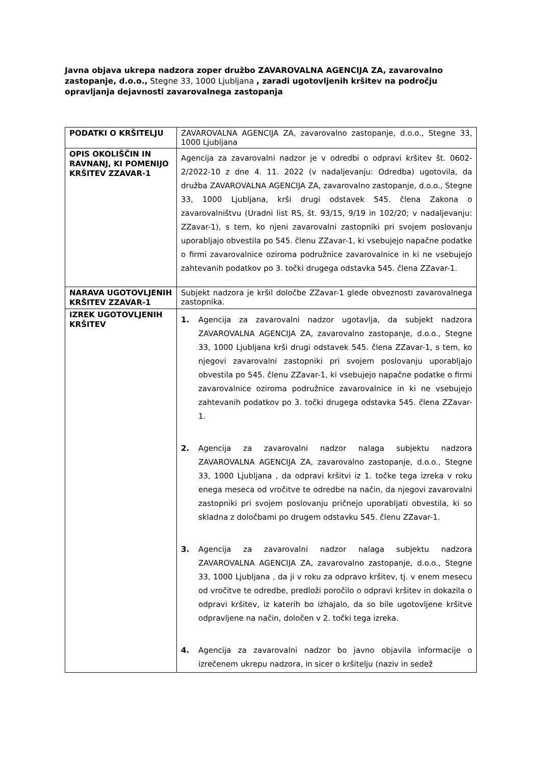Javna objava ukrepa nadzora zoper družbo ZAVAROVALNA AGENCIJA ZA, zavarovalno zastopanje, d.o.o., Stegne 33, 1000 Ljubljana , zaradi ugotovljenih kršitev na področju opravljanja dejavnosti zavarovalnega zastopanja
| PODATKI O KRŠITELJU | ZAVAROVALNA AGENCIJA ZA, zavarovalno zastopanje, d.o.o., Stegne 33, 1000 Ljubljana |
| OPIS OKOLIŠČIN IN RAVNANJ, KI POMENIJO KRŠITEV ZZAVAR-1 | Agencija za zavarovalni nadzor je v odredbi o odpravi kršitev št. 0602-2/2022-10 z dne 4. 11. 2022 (v nadaljevanju: Odredba) ugotovila, da družba ZAVAROVALNA AGENCIJA ZA, zavarovalno zastopanje, d.o.o., Stegne 33, 1000 Ljubljana, krši drugi odstavek 545. člena Zakona o zavarovalništvu (Uradni list RS, št. 93/15, 9/19 in 102/20; v nadaljevanju: ZZavar-1), s tem, ko njeni zavarovalni zastopniki pri svojem poslovanju uporabljajo obvestila po 545. členu ZZavar-1, ki vsebujejo napačne podatke o firmi zavarovalnice oziroma podružnice zavarovalnice in ki ne vsebujejo zahtevanih podatkov po 3. točki drugega odstavka 545. člena ZZavar-1. |
| NARAVA UGOTOVLJENIH KRŠITEV ZZAVAR-1 | Subjekt nadzora je kršil določbe ZZavar-1 glede obveznosti zavarovalnega zastopnika. |
| IZREK UGOTOVLJENIH KRŠITEV | 1. Agencija za zavarovalni nadzor ugotavlja, da subjekt nadzora ZAVAROVALNA AGENCIJA ZA, zavarovalno zastopanje, d.o.o., Stegne 33, 1000 Ljubljana krši drugi odstavek 545. člena ZZavar-1, s tem, ko njegovi zavarovalni zastopniki pri svojem poslovanju uporabljajo obvestila po 545. členu ZZavar-1, ki vsebujejo napačne podatke o firmi zavarovalnice oziroma podružnice zavarovalnice in ki ne vsebujejo zahtevanih podatkov po 3. točki drugega odstavka 545. člena ZZavar-1. 2. Agencija za zavarovalni nadzor nalaga subjektu nadzora ZAVAROVALNA AGENCIJA ZA, zavarovalno zastopanje, d.o.o., Stegne 33, 1000 Ljubljana , da odpravi kršitvi iz 1. točke tega izreka v roku enega meseca od vročitve te odredbe na način, da njegovi zavarovalni zastopniki pri svojem poslovanju pričnejo uporabljati obvestila, ki so skladna z določbami po drugem odstavku 545. členu ZZavar-1. 3. Agencija za zavarovalni nadzor nalaga subjektu nadzora ZAVAROVALNA AGENCIJA ZA, zavarovalno zastopanje, d.o.o., Stegne 33, 1000 Ljubljana , da ji v roku za odpravo kršitev, tj. v enem mesecu od vročitve te odredbe, predloži poročilo o odpravi kršitev in dokazila o odpravi kršitev, iz katerih bo izhajalo, da so bile ugotovljene kršitve odpravljene na način, določen v 2. točki tega izreka. 4. Agencija za zavarovalni nadzor bo javno objavila informacije o izrečenem ukrepu nadzora, in sicer o kršitelju (naziv in sedež |